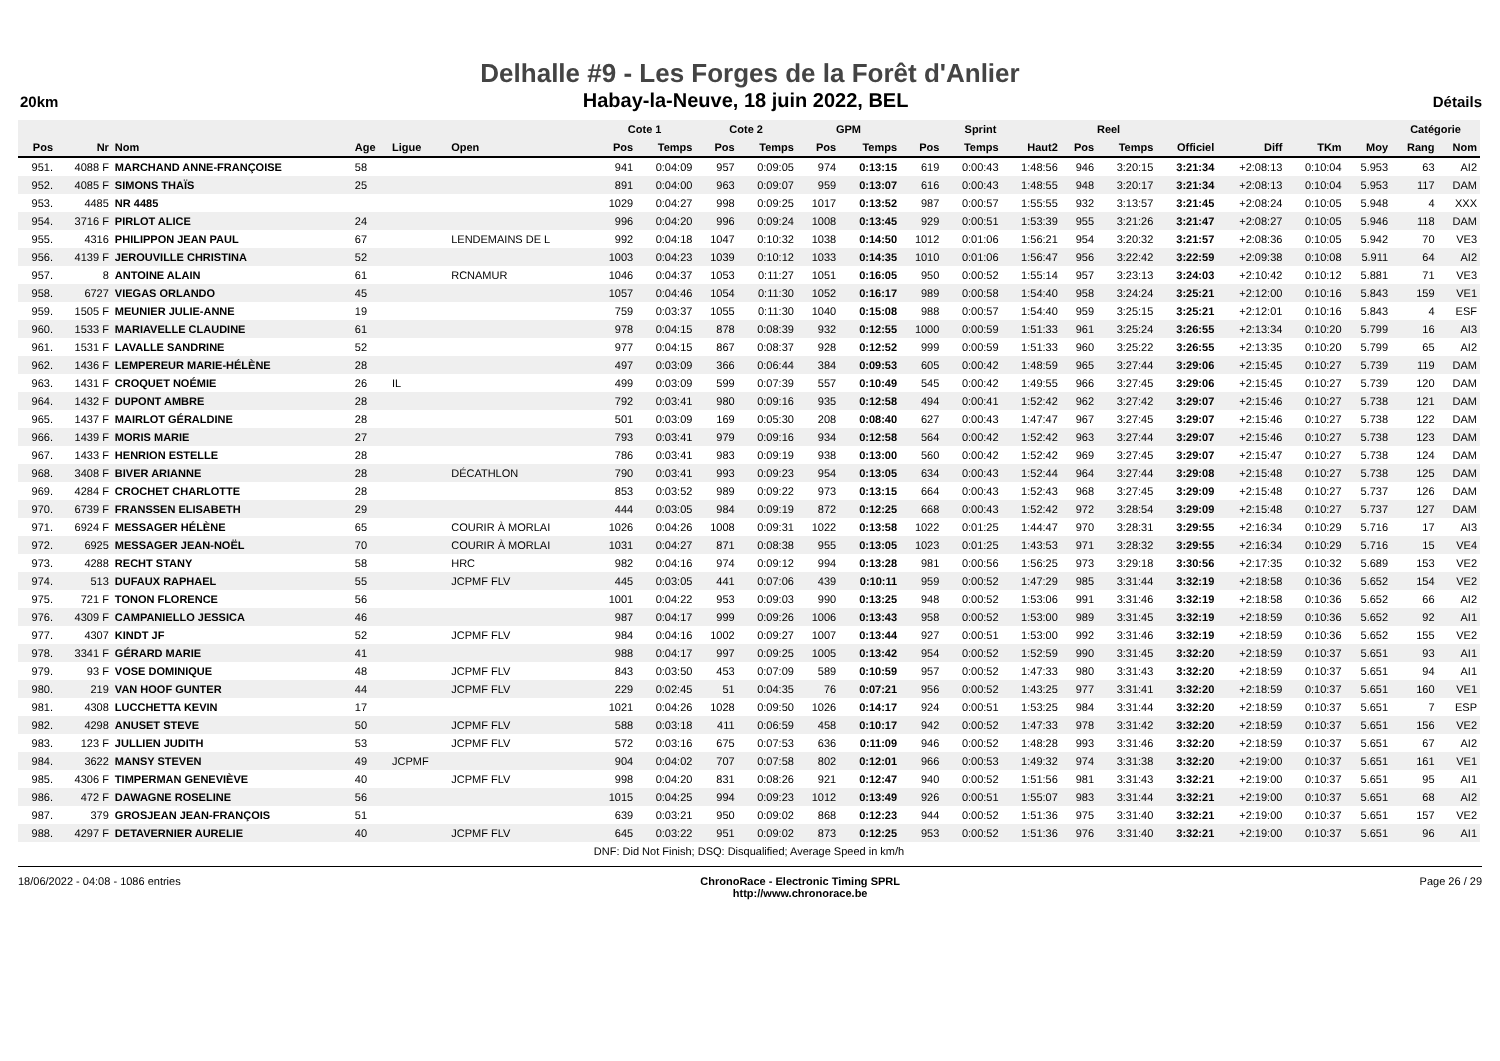Delhalle #9 - Les Forges de la Forêt d'Anlier
20km Habay-la-Neuve, 18 juin 2022, BEL Détails
| | | | | | | Cote 1 | | Cote 2 | | GPM | | Sprint | | | Reel | | | | | | Catégorie | |
| --- | --- | --- | --- | --- | --- | --- | --- | --- | --- | --- | --- | --- | --- | --- | --- | --- | --- | --- | --- | --- | --- | --- |
| Pos | Nr | Nom | Age | Ligue | Open | Pos | Temps | Pos | Temps | Pos | Temps | Pos | Temps | Haut2 | Pos | Temps | Officiel | Diff | TKm | Moy | Rang | Nom |
| 951. | 4088 F | MARCHAND ANNE-FRANÇOISE | 58 | | | 941 | 0:04:09 | 957 | 0:09:05 | 974 | 0:13:15 | 619 | 0:00:43 | 1:48:56 | 946 | 3:20:15 | 3:21:34 | +2:08:13 | 0:10:04 | 5.953 | 63 | AI2 |
| 952. | 4085 F | SIMONS THAÏS | 25 | | | 891 | 0:04:00 | 963 | 0:09:07 | 959 | 0:13:07 | 616 | 0:00:43 | 1:48:55 | 948 | 3:20:17 | 3:21:34 | +2:08:13 | 0:10:04 | 5.953 | 117 | DAM |
| 953. | 4485 | NR 4485 | | | | 1029 | 0:04:27 | 998 | 0:09:25 | 1017 | 0:13:52 | 987 | 0:00:57 | 1:55:55 | 932 | 3:13:57 | 3:21:45 | +2:08:24 | 0:10:05 | 5.948 | 4 | XXX |
| 954. | 3716 F | PIRLOT ALICE | 24 | | | 996 | 0:04:20 | 996 | 0:09:24 | 1008 | 0:13:45 | 929 | 0:00:51 | 1:53:39 | 955 | 3:21:26 | 3:21:47 | +2:08:27 | 0:10:05 | 5.946 | 118 | DAM |
| 955. | 4316 | PHILIPPON JEAN PAUL | 67 | | LENDEMAINS DE L | 992 | 0:04:18 | 1047 | 0:10:32 | 1038 | 0:14:50 | 1012 | 0:01:06 | 1:56:21 | 954 | 3:20:32 | 3:21:57 | +2:08:36 | 0:10:05 | 5.942 | 70 | VE3 |
| 956. | 4139 F | JEROUVILLE CHRISTINA | 52 | | | 1003 | 0:04:23 | 1039 | 0:10:12 | 1033 | 0:14:35 | 1010 | 0:01:06 | 1:56:47 | 956 | 3:22:42 | 3:22:59 | +2:09:38 | 0:10:08 | 5.911 | 64 | AI2 |
| 957. | 8 | ANTOINE ALAIN | 61 | | RCNAMUR | 1046 | 0:04:37 | 1053 | 0:11:27 | 1051 | 0:16:05 | 950 | 0:00:52 | 1:55:14 | 957 | 3:23:13 | 3:24:03 | +2:10:42 | 0:10:12 | 5.881 | 71 | VE3 |
| 958. | 6727 | VIEGAS ORLANDO | 45 | | | 1057 | 0:04:46 | 1054 | 0:11:30 | 1052 | 0:16:17 | 989 | 0:00:58 | 1:54:40 | 958 | 3:24:24 | 3:25:21 | +2:12:00 | 0:10:16 | 5.843 | 159 | VE1 |
| 959. | 1505 F | MEUNIER JULIE-ANNE | 19 | | | 759 | 0:03:37 | 1055 | 0:11:30 | 1040 | 0:15:08 | 988 | 0:00:57 | 1:54:40 | 959 | 3:25:15 | 3:25:21 | +2:12:01 | 0:10:16 | 5.843 | 4 | ESF |
| 960. | 1533 F | MARIAVELLE CLAUDINE | 61 | | | 978 | 0:04:15 | 878 | 0:08:39 | 932 | 0:12:55 | 1000 | 0:00:59 | 1:51:33 | 961 | 3:25:24 | 3:26:55 | +2:13:34 | 0:10:20 | 5.799 | 16 | AI3 |
| 961. | 1531 F | LAVALLE SANDRINE | 52 | | | 977 | 0:04:15 | 867 | 0:08:37 | 928 | 0:12:52 | 999 | 0:00:59 | 1:51:33 | 960 | 3:25:22 | 3:26:55 | +2:13:35 | 0:10:20 | 5.799 | 65 | AI2 |
| 962. | 1436 F | LEMPEREUR MARIE-HÉLÈNE | 28 | | | 497 | 0:03:09 | 366 | 0:06:44 | 384 | 0:09:53 | 605 | 0:00:42 | 1:48:59 | 965 | 3:27:44 | 3:29:06 | +2:15:45 | 0:10:27 | 5.739 | 119 | DAM |
| 963. | 1431 F | CROQUET NOÉMIE | 26 | IL | | 499 | 0:03:09 | 599 | 0:07:39 | 557 | 0:10:49 | 545 | 0:00:42 | 1:49:55 | 966 | 3:27:45 | 3:29:06 | +2:15:45 | 0:10:27 | 5.739 | 120 | DAM |
| 964. | 1432 F | DUPONT AMBRE | 28 | | | 792 | 0:03:41 | 980 | 0:09:16 | 935 | 0:12:58 | 494 | 0:00:41 | 1:52:42 | 962 | 3:27:42 | 3:29:07 | +2:15:46 | 0:10:27 | 5.738 | 121 | DAM |
| 965. | 1437 F | MAIRLOT GÉRALDINE | 28 | | | 501 | 0:03:09 | 169 | 0:05:30 | 208 | 0:08:40 | 627 | 0:00:43 | 1:47:47 | 967 | 3:27:45 | 3:29:07 | +2:15:46 | 0:10:27 | 5.738 | 122 | DAM |
| 966. | 1439 F | MORIS MARIE | 27 | | | 793 | 0:03:41 | 979 | 0:09:16 | 934 | 0:12:58 | 564 | 0:00:42 | 1:52:42 | 963 | 3:27:44 | 3:29:07 | +2:15:46 | 0:10:27 | 5.738 | 123 | DAM |
| 967. | 1433 F | HENRION ESTELLE | 28 | | | 786 | 0:03:41 | 983 | 0:09:19 | 938 | 0:13:00 | 560 | 0:00:42 | 1:52:42 | 969 | 3:27:45 | 3:29:07 | +2:15:47 | 0:10:27 | 5.738 | 124 | DAM |
| 968. | 3408 F | BIVER ARIANNE | 28 | | DÉCATHLON | 790 | 0:03:41 | 993 | 0:09:23 | 954 | 0:13:05 | 634 | 0:00:43 | 1:52:44 | 964 | 3:27:44 | 3:29:08 | +2:15:48 | 0:10:27 | 5.738 | 125 | DAM |
| 969. | 4284 F | CROCHET CHARLOTTE | 28 | | | 853 | 0:03:52 | 989 | 0:09:22 | 973 | 0:13:15 | 664 | 0:00:43 | 1:52:43 | 968 | 3:27:45 | 3:29:09 | +2:15:48 | 0:10:27 | 5.737 | 126 | DAM |
| 970. | 6739 F | FRANSSEN ELISABETH | 29 | | | 444 | 0:03:05 | 984 | 0:09:19 | 872 | 0:12:25 | 668 | 0:00:43 | 1:52:42 | 972 | 3:28:54 | 3:29:09 | +2:15:48 | 0:10:27 | 5.737 | 127 | DAM |
| 971. | 6924 F | MESSAGER HÉLÈNE | 65 | | COURIR À MORLAI | 1026 | 0:04:26 | 1008 | 0:09:31 | 1022 | 0:13:58 | 1022 | 0:01:25 | 1:44:47 | 970 | 3:28:31 | 3:29:55 | +2:16:34 | 0:10:29 | 5.716 | 17 | AI3 |
| 972. | 6925 | MESSAGER JEAN-NOËL | 70 | | COURIR À MORLAI | 1031 | 0:04:27 | 871 | 0:08:38 | 955 | 0:13:05 | 1023 | 0:01:25 | 1:43:53 | 971 | 3:28:32 | 3:29:55 | +2:16:34 | 0:10:29 | 5.716 | 15 | VE4 |
| 973. | 4288 | RECHT STANY | 58 | | HRC | 982 | 0:04:16 | 974 | 0:09:12 | 994 | 0:13:28 | 981 | 0:00:56 | 1:56:25 | 973 | 3:29:18 | 3:30:56 | +2:17:35 | 0:10:32 | 5.689 | 153 | VE2 |
| 974. | 513 | DUFAUX RAPHAEL | 55 | | JCPMF FLV | 445 | 0:03:05 | 441 | 0:07:06 | 439 | 0:10:11 | 959 | 0:00:52 | 1:47:29 | 985 | 3:31:44 | 3:32:19 | +2:18:58 | 0:10:36 | 5.652 | 154 | VE2 |
| 975. | 721 F | TONON FLORENCE | 56 | | | 1001 | 0:04:22 | 953 | 0:09:03 | 990 | 0:13:25 | 948 | 0:00:52 | 1:53:06 | 991 | 3:31:46 | 3:32:19 | +2:18:58 | 0:10:36 | 5.652 | 66 | AI2 |
| 976. | 4309 F | CAMPANIELLO JESSICA | 46 | | | 987 | 0:04:17 | 999 | 0:09:26 | 1006 | 0:13:43 | 958 | 0:00:52 | 1:53:00 | 989 | 3:31:45 | 3:32:19 | +2:18:59 | 0:10:36 | 5.652 | 92 | AI1 |
| 977. | 4307 | KINDT JF | 52 | | JCPMF FLV | 984 | 0:04:16 | 1002 | 0:09:27 | 1007 | 0:13:44 | 927 | 0:00:51 | 1:53:00 | 992 | 3:31:46 | 3:32:19 | +2:18:59 | 0:10:36 | 5.652 | 155 | VE2 |
| 978. | 3341 F | GÉRARD MARIE | 41 | | | 988 | 0:04:17 | 997 | 0:09:25 | 1005 | 0:13:42 | 954 | 0:00:52 | 1:52:59 | 990 | 3:31:45 | 3:32:20 | +2:18:59 | 0:10:37 | 5.651 | 93 | AI1 |
| 979. | 93 F | VOSE DOMINIQUE | 48 | | JCPMF FLV | 843 | 0:03:50 | 453 | 0:07:09 | 589 | 0:10:59 | 957 | 0:00:52 | 1:47:33 | 980 | 3:31:43 | 3:32:20 | +2:18:59 | 0:10:37 | 5.651 | 94 | AI1 |
| 980. | 219 | VAN HOOF GUNTER | 44 | | JCPMF FLV | 229 | 0:02:45 | 51 | 0:04:35 | 76 | 0:07:21 | 956 | 0:00:52 | 1:43:25 | 977 | 3:31:41 | 3:32:20 | +2:18:59 | 0:10:37 | 5.651 | 160 | VE1 |
| 981. | 4308 | LUCCHETTA KEVIN | 17 | | | 1021 | 0:04:26 | 1028 | 0:09:50 | 1026 | 0:14:17 | 924 | 0:00:51 | 1:53:25 | 984 | 3:31:44 | 3:32:20 | +2:18:59 | 0:10:37 | 5.651 | 7 | ESP |
| 982. | 4298 | ANUSET STEVE | 50 | | JCPMF FLV | 588 | 0:03:18 | 411 | 0:06:59 | 458 | 0:10:17 | 942 | 0:00:52 | 1:47:33 | 978 | 3:31:42 | 3:32:20 | +2:18:59 | 0:10:37 | 5.651 | 156 | VE2 |
| 983. | 123 F | JULLIEN JUDITH | 53 | | JCPMF FLV | 572 | 0:03:16 | 675 | 0:07:53 | 636 | 0:11:09 | 946 | 0:00:52 | 1:48:28 | 993 | 3:31:46 | 3:32:20 | +2:18:59 | 0:10:37 | 5.651 | 67 | AI2 |
| 984. | 3622 | MANSY STEVEN | 49 | JCPMF | | 904 | 0:04:02 | 707 | 0:07:58 | 802 | 0:12:01 | 966 | 0:00:53 | 1:49:32 | 974 | 3:31:38 | 3:32:20 | +2:19:00 | 0:10:37 | 5.651 | 161 | VE1 |
| 985. | 4306 F | TIMPERMAN GENEVIÈVE | 40 | | JCPMF FLV | 998 | 0:04:20 | 831 | 0:08:26 | 921 | 0:12:47 | 940 | 0:00:52 | 1:51:56 | 981 | 3:31:43 | 3:32:21 | +2:19:00 | 0:10:37 | 5.651 | 95 | AI1 |
| 986. | 472 F | DAWAGNE ROSELINE | 56 | | | 1015 | 0:04:25 | 994 | 0:09:23 | 1012 | 0:13:49 | 926 | 0:00:51 | 1:55:07 | 983 | 3:31:44 | 3:32:21 | +2:19:00 | 0:10:37 | 5.651 | 68 | AI2 |
| 987. | 379 | GROSJEAN JEAN-FRANÇOIS | 51 | | | 639 | 0:03:21 | 950 | 0:09:02 | 868 | 0:12:23 | 944 | 0:00:52 | 1:51:36 | 975 | 3:31:40 | 3:32:21 | +2:19:00 | 0:10:37 | 5.651 | 157 | VE2 |
| 988. | 4297 F | DETAVERNIER AURELIE | 40 | | JCPMF FLV | 645 | 0:03:22 | 951 | 0:09:02 | 873 | 0:12:25 | 953 | 0:00:52 | 1:51:36 | 976 | 3:31:40 | 3:32:21 | +2:19:00 | 0:10:37 | 5.651 | 96 | AI1 |
| DNF: Did Not Finish; DSQ: Disqualified; Average Speed in km/h | | | | | | | | | | | | | | | | | | | | | | |
18/06/2022 - 04:08 - 1086 entries ChronoRace - Electronic Timing SPRL
http://www.chronorace.be Page 26 / 29